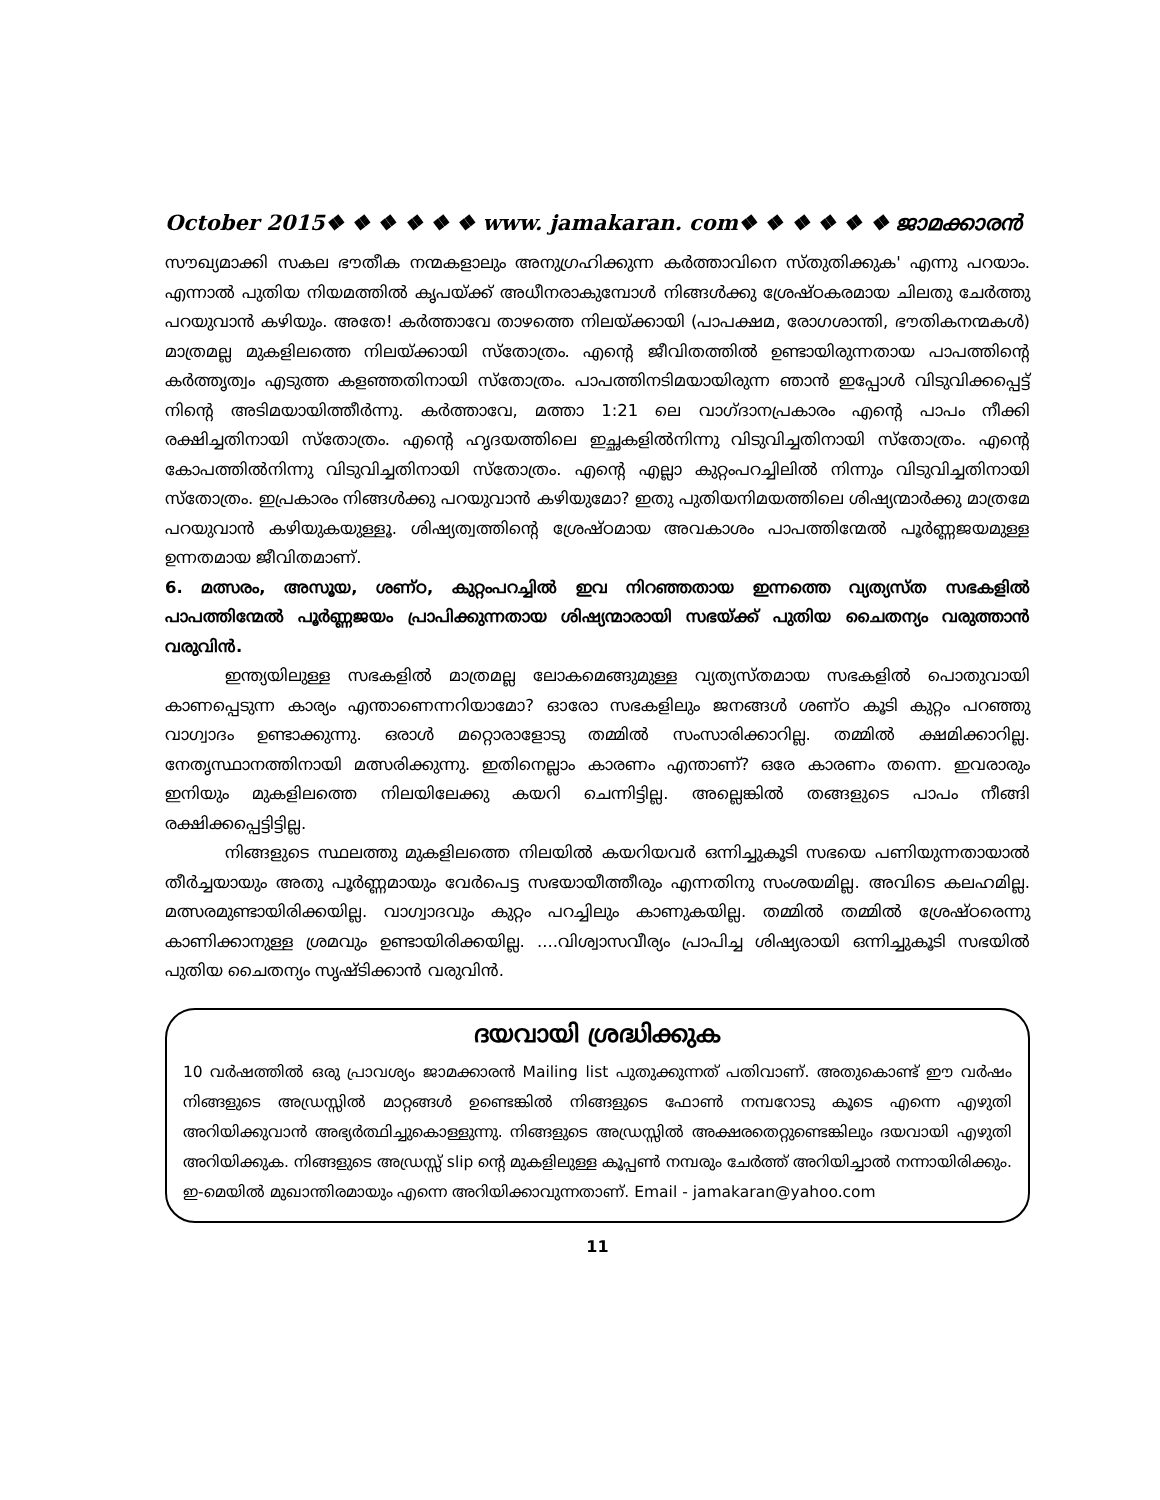October 2015❖ ❖ ❖ ❖ ❖ ❖ www. jamakaran. com❖ ❖ ❖ ❖ ❖ ❖ ജാമക്കാരൻ
സൗഖ്യമാക്കി സകല ഭൗതീക നന്മകളാലും അനുഗ്രഹിക്കുന്ന കർത്താവിനെ സ്തുതിക്കുക' എന്നു പറയാം. എന്നാൽ പുതിയ നിയമത്തിൽ കൃപയ്ക്ക് അധീനരാകുമ്പോൾ നിങ്ങൾക്കു ശ്രേഷ്ഠകരമായ ചിലതു ചേർത്തു പറയുവാൻ കഴിയും. അതേ! കർത്താവേ താഴത്തെ നിലയ്ക്കായി (പാപക്ഷമ, രോഗശാന്തി, ഭൗതികനന്മകൾ) മാത്രമല്ല മുകളിലത്തെ നിലയ്ക്കായി സ്തോത്രം. എന്റെ ജീവിതത്തിൽ ഉണ്ടായിരുന്നതായ പാപത്തിന്റെ കർത്തൃത്വം എടുത്ത കളഞ്ഞതിനായി സ്തോത്രം. പാപത്തിനടിമയായിരുന്ന ഞാൻ ഇപ്പോൾ വിടുവിക്കപ്പെട്ട് നിന്റെ അടിമയായിത്തീർന്നു. കർത്താവേ, മത്താ 1:21 ലെ വാഗ്ദാനപ്രകാരം എന്റെ പാപം നീക്കി രക്ഷിച്ചതിനായി സ്തോത്രം. എന്റെ ഹൃദയത്തിലെ ഇച്ഛകളിൽനിന്നു വിടുവിച്ചതിനായി സ്തോത്രം. എന്റെ കോപത്തിൽനിന്നു വിടുവിച്ചതിനായി സ്തോത്രം. എന്റെ എല്ലാ കുറ്റംപറച്ചിലിൽ നിന്നും വിടുവിച്ചതിനായി സ്തോത്രം. ഇപ്രകാരം നിങ്ങൾക്കു പറയുവാൻ കഴിയുമോ? ഇതു പുതിയനിമയത്തിലെ ശിഷ്യന്മാർക്കു മാത്രമേ പറയുവാൻ കഴിയുകയുള്ളൂ. ശിഷ്യത്വത്തിന്റെ ശ്രേഷ്ഠമായ അവകാശം പാപത്തിന്മേൽ പൂർണ്ണജയമുള്ള ഉന്നതമായ ജീവിതമാണ്.
6. മത്സരം, അസൂയ, ശണ്ഠ, കുറ്റംപറച്ചിൽ ഇവ നിറഞ്ഞതായ ഇന്നത്തെ വ്യത്യസ്ത സഭകളിൽ പാപത്തിന്മേൽ പൂർണ്ണജയം പ്രാപിക്കുന്നതായ ശിഷ്യന്മാരായി സഭയ്ക്ക് പുതിയ ചൈതന്യം വരുത്താൻ വരുവിൻ.
ഇന്ത്യയിലുള്ള സഭകളിൽ മാത്രമല്ല ലോകമെങ്ങുമുള്ള വ്യത്യസ്തമായ സഭകളിൽ പൊതുവായി കാണപ്പെടുന്ന കാര്യം എന്താണെന്നറിയാമോ? ഓരോ സഭകളിലും ജനങ്ങൾ ശണ്ഠ കൂടി കുറ്റം പറഞ്ഞു വാഗ്വാദം ഉണ്ടാക്കുന്നു. ഒരാൾ മറ്റൊരാളോടു തമ്മിൽ സംസാരിക്കാറില്ല. തമ്മിൽ ക്ഷമിക്കാറില്ല. നേതൃസ്ഥാനത്തിനായി മത്സരിക്കുന്നു. ഇതിനെല്ലാം കാരണം എന്താണ്? ഒരേ കാരണം തന്നെ. ഇവരാരും ഇനിയും മുകളിലത്തെ നിലയിലേക്കു കയറി ചെന്നിട്ടില്ല. അല്ലെങ്കിൽ തങ്ങളുടെ പാപം നീങ്ങി രക്ഷിക്കപ്പെട്ടിട്ടില്ല.
നിങ്ങളുടെ സ്ഥലത്തു മുകളിലത്തെ നിലയിൽ കയറിയവർ ഒന്നിച്ചുകൂടി സഭയെ പണിയുന്നതായാൽ തീർച്ചയായും അതു പൂർണ്ണമായും വേർപെട്ട സഭയായീത്തീരും എന്നതിനു സംശയമില്ല. അവിടെ കലഹമില്ല. മത്സരമുണ്ടായിരിക്കയില്ല. വാഗ്വാദവും കുറ്റം പറച്ചിലും കാണുകയില്ല. തമ്മിൽ തമ്മിൽ ശ്രേഷ്ഠരെന്നു കാണിക്കാനുള്ള ശ്രമവും ഉണ്ടായിരിക്കയില്ല. ....വിശ്വാസവീര്യം പ്രാപിച്ച ശിഷ്യരായി ഒന്നിച്ചുകൂടി സഭയിൽ പുതിയ ചൈതന്യം സൃഷ്ടിക്കാൻ വരുവിൻ.
ദയവായി ശ്രദ്ധിക്കുക
10 വർഷത്തിൽ ഒരു പ്രാവശ്യം ജാമക്കാരൻ Mailing list പുതുക്കുന്നത് പതിവാണ്. അതുകൊണ്ട് ഈ വർഷം നിങ്ങളുടെ അഡ്രസ്സിൽ മാറ്റങ്ങൾ ഉണ്ടെങ്കിൽ നിങ്ങളുടെ ഫോൺ നമ്പറോടു കൂടെ എന്നെ എഴുതി അറിയിക്കുവാൻ അഭ്യർത്ഥിച്ചുകൊള്ളുന്നു. നിങ്ങളുടെ അഡ്രസ്സിൽ അക്ഷരതെറ്റുണ്ടെങ്കിലും ദയവായി എഴുതി അറിയിക്കുക. നിങ്ങളുടെ അഡ്രസ്സ് slip ന്റെ മുകളിലുള്ള കൂപ്പൺ നമ്പരും ചേർത്ത് അറിയിച്ചാൽ നന്നായിരിക്കും. ഇ-മെയിൽ മുഖാന്തിരമായും എന്നെ അറിയിക്കാവുന്നതാണ്. Email - jamakaran@yahoo.com
11